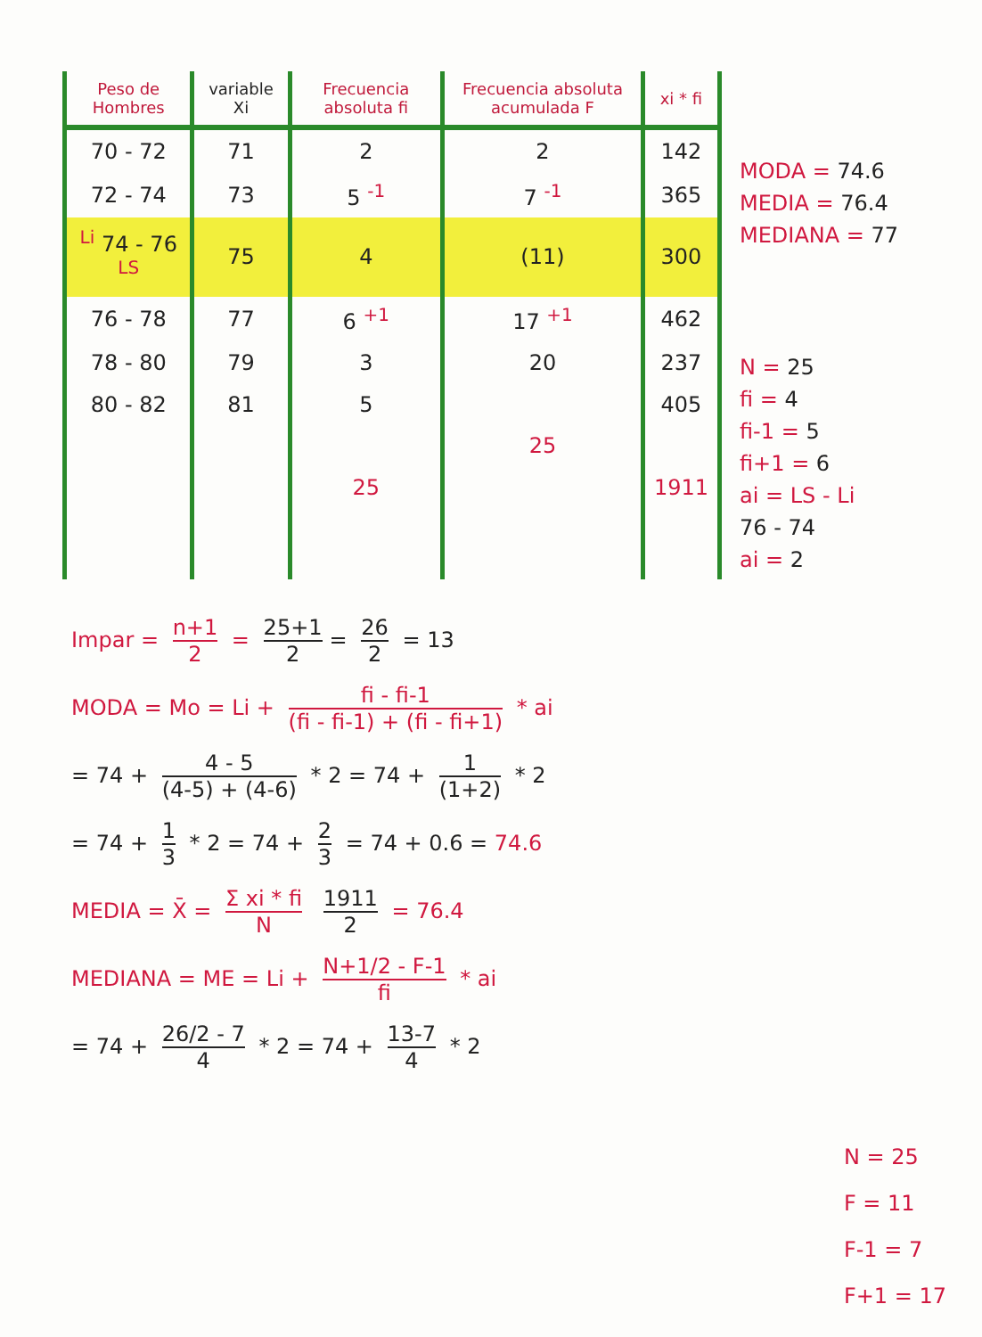| Peso de Hombres | variable Xi | Frecuencia absoluta fi | Frecuencia absoluta acumulada F | xi * fi |
| --- | --- | --- | --- | --- |
| 70 - 72 | 71 | 2 | 2 | 142 |
| 72 - 74 | 73 | 5 <sup>-1</sup> | 7 <sup>-1</sup> | 365 |
| <sup>Li</sup> 74 - 76 <sup>LS</sup> | 75 | 4 | (11) | 300 |
| 76 - 78 | 77 | 6 <sup>+1</sup> | 17 <sup>+1</sup> | 462 |
| 78 - 80 | 79 | 3 | 20 | 237 |
| 80 - 82 | 81 | 5 | | 405 |
| | | | 25 | |
| | | 25 | | 1911 |
MODA = 74.6
MEDIA = 76.4
MEDIANA = 77
N = 25
fi = 4
fi-1 = 5
fi+1 = 6
ai = LS - Li
76 - 74
ai = 2
Impar = n+1 2 = 25+1 2 = 26 2 = 13
MODA = Mo = Li + fi - fi-1 (fi - fi-1) + (fi - fi+1) * ai
= 74 + 4 - 5 (4-5) + (4-6) * 2 = 74 + 1 (1+2) * 2
= 74 + 1 3 * 2 = 74 + 2 3 = 74 + 0.6 = 74.6
MEDIA = X̄ = Σ xi * fi N 1911 2 = 76.4
MEDIANA = ME = Li + N+1/2 - F-1 fi * ai
= 74 + 26/2 - 7 4 * 2 = 74 + 13-7 4 * 2
N = 25
F = 11
F-1 = 7
F+1 = 17